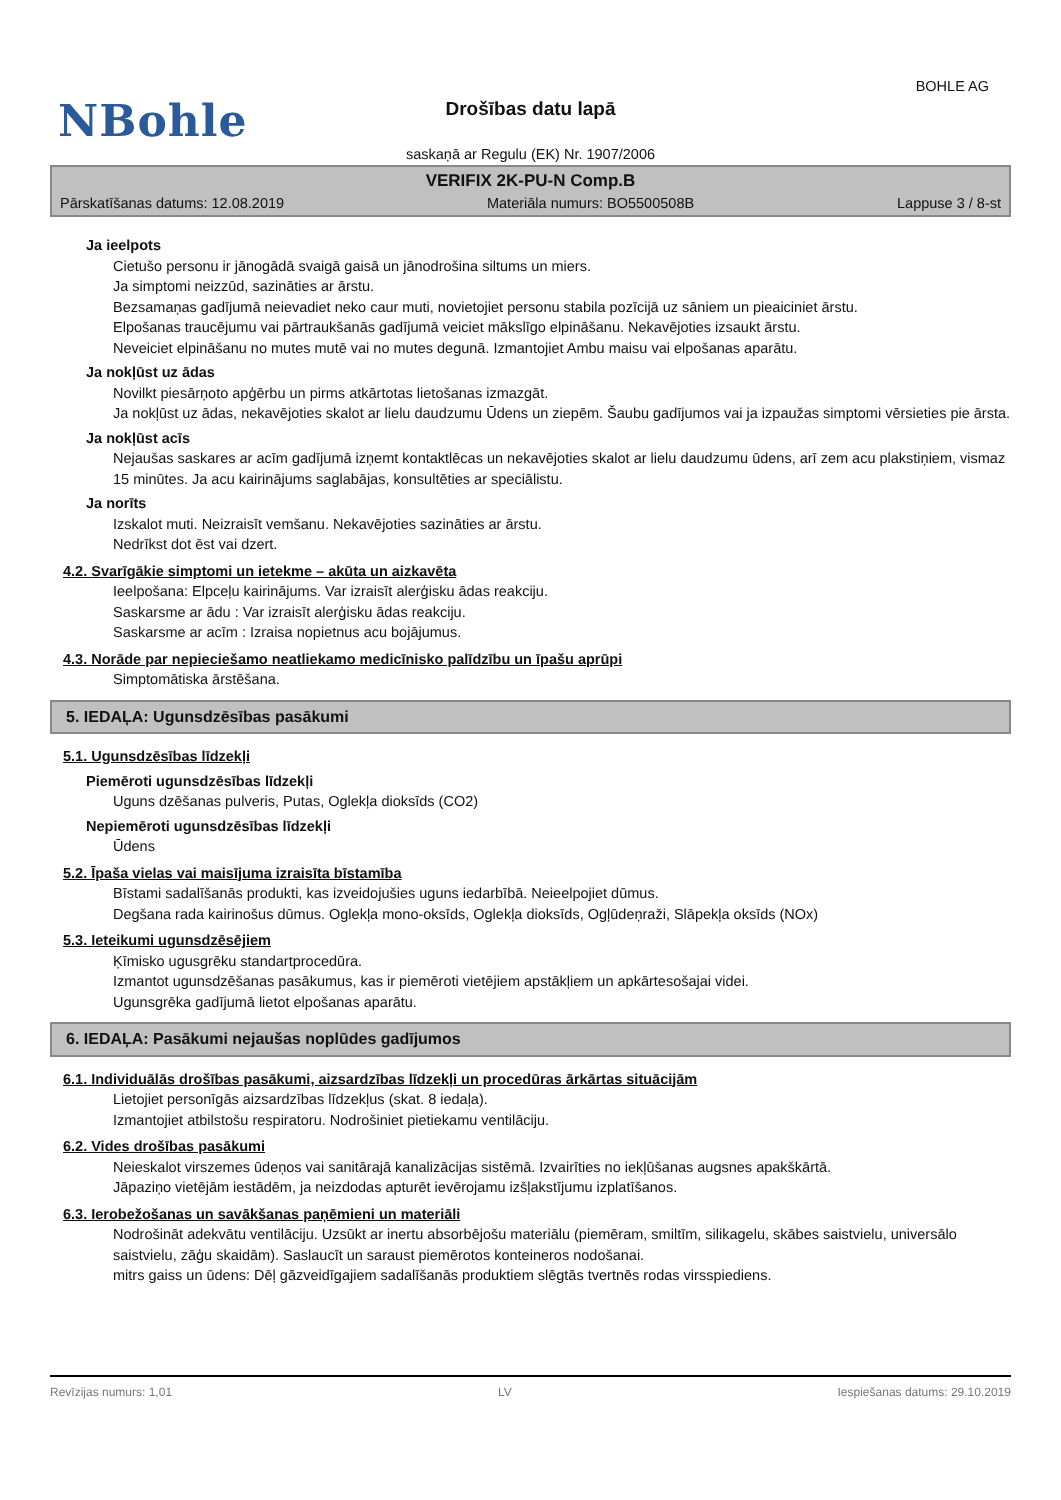BOHLE AG
NBohle
Drošības datu lapā
saskaņā ar Regulu (EK) Nr. 1907/2006
VERIFIX 2K-PU-N Comp.B
Pārskatīšanas datums: 12.08.2019 Materiāla numurs: BO5500508B Lappuse 3 / 8-st
Ja ieelpots
Cietušo personu ir jānogādā svaigā gaisā un jānodrošina siltums un miers.
Ja simptomi neizzūd, sazināties ar ārstu.
Bezsamaņas gadījumā neievadiet neko caur muti, novietojiet personu stabila pozīcijā uz sāniem un pieaiciniet ārstu.
Elpošanas traucējumu vai pārtraukšanās gadījumā veiciet mākslīgo elpināšanu. Nekavējoties izsaukt ārstu.
Neveiciet elpināšanu no mutes mutē vai no mutes degunā. Izmantojiet Ambu maisu vai elpošanas aparātu.
Ja nokļūst uz ādas
Novilkt piesārņoto apģērbu un pirms atkārtotas lietošanas izmazgāt.
Ja nokļūst uz ādas, nekavējoties skalot ar lielu daudzumu Ūdens un ziepēm. Šaubu gadījumos vai ja izpaužas simptomi vērsieties pie ārsta.
Ja nokļūst acīs
Nejaušas saskares ar acīm gadījumā izņemt kontaktlēcas un nekavējoties skalot ar lielu daudzumu ūdens, arī zem acu plakstiņiem, vismaz 15 minūtes. Ja acu kairinājums saglabājas, konsultēties ar speciālistu.
Ja norīts
Izskalot muti. Neizraisīt vemšanu. Nekavējoties sazināties ar ārstu.
Nedrīkst dot ēst vai dzert.
4.2. Svarīgākie simptomi un ietekme – akūta un aizkavēta
Ieelpošana: Elpceļu kairinājums. Var izraisīt alerģisku ādas reakciju.
Saskarsme ar ādu : Var izraisīt alerģisku ādas reakciju.
Saskarsme ar acīm : Izraisa nopietnus acu bojājumus.
4.3. Norāde par nepieciešamo neatliekamo medicīnisko palīdzību un īpašu aprūpi
Simptomātiska ārstēšana.
5. IEDAĻA: Ugunsdzēsības pasākumi
5.1. Ugunsdzēsības līdzekļi
Piemēroti ugunsdzēsības līdzekļi
Uguns dzēšanas pulveris, Putas, Oglekļa dioksīds (CO2)
Nepiemēroti ugunsdzēsības līdzekļi
Ūdens
5.2. Īpaša vielas vai maisījuma izraisīta bīstamība
Bīstami sadalīšanās produkti, kas izveidojušies uguns iedarbībā. Neieelpojiet dūmus.
Degšana rada kairinošus dūmus. Oglekļa mono-oksīds, Oglekļa dioksīds, Ogļūdeņraži, Slāpekļa oksīds (NOx)
5.3. Ieteikumi ugunsdzēsējiem
Ķīmisko ugusgrēku standartprocedūra.
Izmantot ugunsdzēšanas pasākumus, kas ir piemēroti vietējiem apstākļiem un apkārtesošajai videi.
Ugunsgrēka gadījumā lietot elpošanas aparātu.
6. IEDAĻA: Pasākumi nejaušas noplūdes gadījumos
6.1. Individuālās drošības pasākumi, aizsardzības līdzekļi un procedūras ārkārtas situācijām
Lietojiet personīgās aizsardzības līdzekļus (skat. 8 iedaļa).
Izmantojiet atbilstošu respiratoru. Nodrošiniet pietiekamu ventilāciju.
6.2. Vides drošības pasākumi
Neieskalot virszemes ūdeņos vai sanitārajā kanalizācijas sistēmā. Izvairīties no iekļūšanas augsnes apakškārtā.
Jāpaziņo vietējām iestādēm, ja neizdodas apturēt ievērojamu izšļakstījumu izplatīšanos.
6.3. Ierobežošanas un savākšanas paņēmieni un materiāli
Nodrošināt adekvātu ventilāciju. Uzsūkt ar inertu absorbējošu materiālu (piemēram, smiltīm, silikagelu, skābes saistvielu, universālo saistvielu, zāģu skaidām). Saslaucīt un saraust piemērotos konteineros nodošanai.
mitrs gaiss un ūdens: Dēļ gāzveidīgajiem sadalīšanās produktiem slēgtās tvertnēs rodas virsspiediens.
Revīzijas numurs: 1,01 LV Iespiešanas datums: 29.10.2019